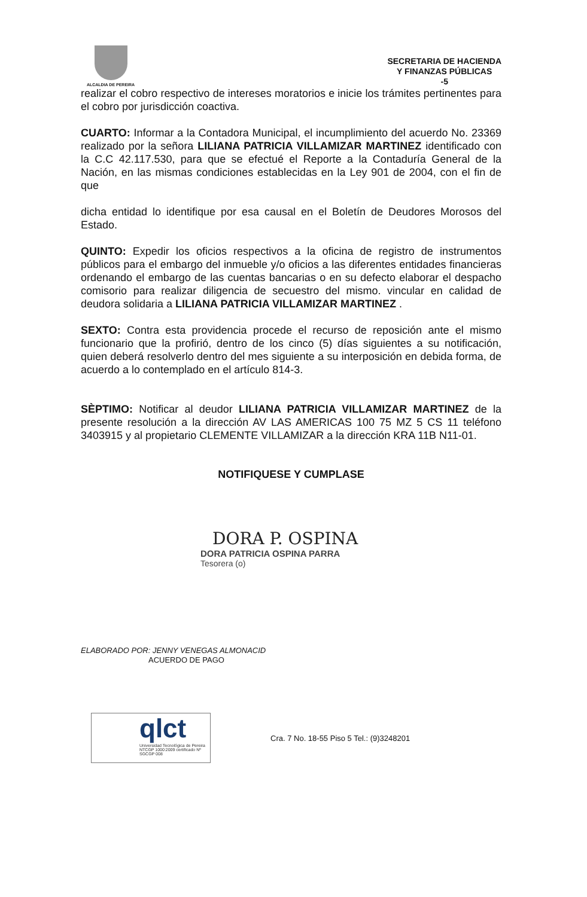ALCALDIA DE PEREIRA
SECRETARIA DE HACIENDA
Y FINANZAS PÚBLICAS
-5
realizar el cobro respectivo de intereses moratorios e inicie los trámites pertinentes para el cobro por jurisdicción coactiva.
CUARTO: Informar a la Contadora Municipal, el incumplimiento del acuerdo No. 23369 realizado por la señora LILIANA PATRICIA VILLAMIZAR MARTINEZ identificado con la C.C 42.117.530, para que se efectué el Reporte a la Contaduría General de la Nación, en las mismas condiciones establecidas en la Ley 901 de 2004, con el fin de que
dicha entidad lo identifique por esa causal en el Boletín de Deudores Morosos del Estado.
QUINTO: Expedir los oficios respectivos a la oficina de registro de instrumentos públicos para el embargo del inmueble y/o oficios a las diferentes entidades financieras ordenando el embargo de las cuentas bancarias o en su defecto elaborar el despacho comisorio para realizar diligencia de secuestro del mismo. vincular en calidad de deudora solidaria a LILIANA PATRICIA VILLAMIZAR MARTINEZ .
SEXTO: Contra esta providencia procede el recurso de reposición ante el mismo funcionario que la profirió, dentro de los cinco (5) días siguientes a su notificación, quien deberá resolverlo dentro del mes siguiente a su interposición en debida forma, de acuerdo a lo contemplado en el artículo 814-3.
SÈPTIMO: Notificar al deudor LILIANA PATRICIA VILLAMIZAR MARTINEZ de la presente resolución a la dirección AV LAS AMERICAS 100 75 MZ 5 CS 11 teléfono 3403915 y al propietario CLEMENTE VILLAMIZAR a la dirección KRA 11B N11-01.
NOTIFIQUESE Y CUMPLASE
DORA P. OSPINA
DORA PATRICIA OSPINA PARRA
Tesorera (o)
ELABORADO POR: JENNY VENEGAS ALMONACID
ACUERDO DE PAGO
qlct
Universidad Tecnológica de Pereira
NTCGP 1000:2009 certificado Nº SGCGP 008
Cra. 7 No. 18-55 Piso 5 Tel.: (9)3248201